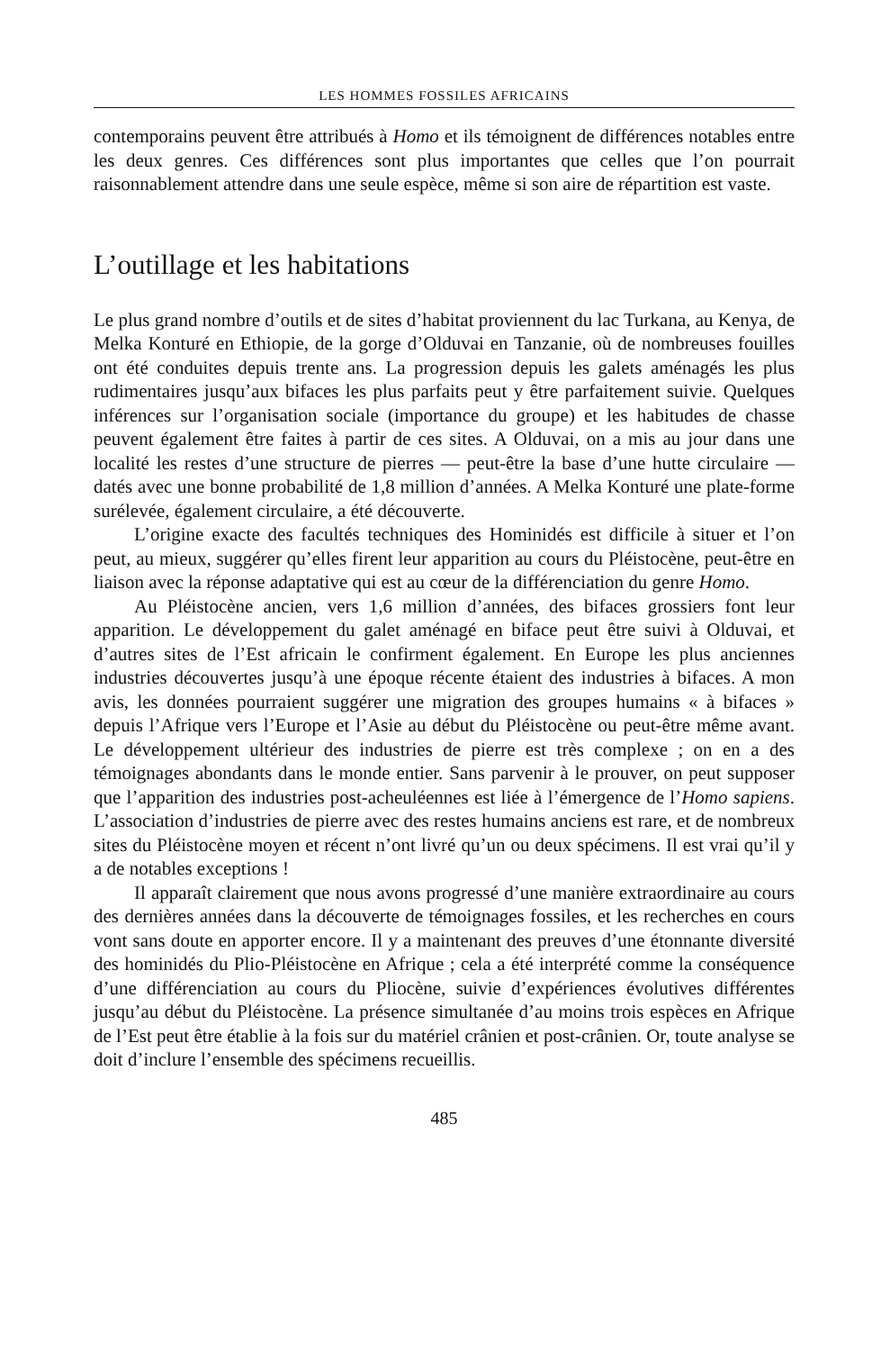LES HOMMES FOSSILES AFRICAINS
contemporains peuvent être attribués à Homo et ils témoignent de différences notables entre les deux genres. Ces différences sont plus importantes que celles que l’on pourrait raisonnablement attendre dans une seule espèce, même si son aire de répartition est vaste.
L’outillage et les habitations
Le plus grand nombre d’outils et de sites d’habitat proviennent du lac Turkana, au Kenya, de Melka Konturé en Ethiopie, de la gorge d’Olduvai en Tanzanie, où de nombreuses fouilles ont été conduites depuis trente ans. La progression depuis les galets aménagés les plus rudimentaires jusqu’aux bifaces les plus parfaits peut y être parfaitement suivie. Quelques inférences sur l’organisation sociale (importance du groupe) et les habitudes de chasse peuvent également être faites à partir de ces sites. A Olduvai, on a mis au jour dans une localité les restes d’une structure de pierres — peut-être la base d’une hutte circulaire — datés avec une bonne probabilité de 1,8 million d’années. A Melka Konturé une plate-forme surélevée, également circulaire, a été découverte.
L’origine exacte des facultés techniques des Hominidés est difficile à situer et l’on peut, au mieux, suggérer qu’elles firent leur apparition au cours du Pléistocène, peut-être en liaison avec la réponse adaptative qui est au cœur de la différenciation du genre Homo.
Au Pléistocène ancien, vers 1,6 million d’années, des bifaces grossiers font leur apparition. Le développement du galet aménagé en biface peut être suivi à Olduvai, et d’autres sites de l’Est africain le confirment également. En Europe les plus anciennes industries découvertes jusqu’à une époque récente étaient des industries à bifaces. A mon avis, les données pourraient suggérer une migration des groupes humains « à bifaces » depuis l’Afrique vers l’Europe et l’Asie au début du Pléistocène ou peut-être même avant. Le développement ultérieur des industries de pierre est très complexe ; on en a des témoignages abondants dans le monde entier. Sans parvenir à le prouver, on peut supposer que l’apparition des industries post-acheuléennes est liée à l’émergence de l’Homo sapiens. L’association d’industries de pierre avec des restes humains anciens est rare, et de nombreux sites du Pléistocène moyen et récent n’ont livré qu’un ou deux spécimens. Il est vrai qu’il y a de notables exceptions !
Il apparaît clairement que nous avons progressé d’une manière extraordinaire au cours des dernières années dans la découverte de témoignages fossiles, et les recherches en cours vont sans doute en apporter encore. Il y a maintenant des preuves d’une étonnante diversité des hominidés du Plio-Pléistocène en Afrique ; cela a été interprété comme la conséquence d’une différenciation au cours du Pliocène, suivie d’expériences évolutives différentes jusqu’au début du Pléistocène. La présence simultanée d’au moins trois espèces en Afrique de l’Est peut être établie à la fois sur du matériel crânien et post-crânien. Or, toute analyse se doit d’inclure l’ensemble des spécimens recueillis.
485